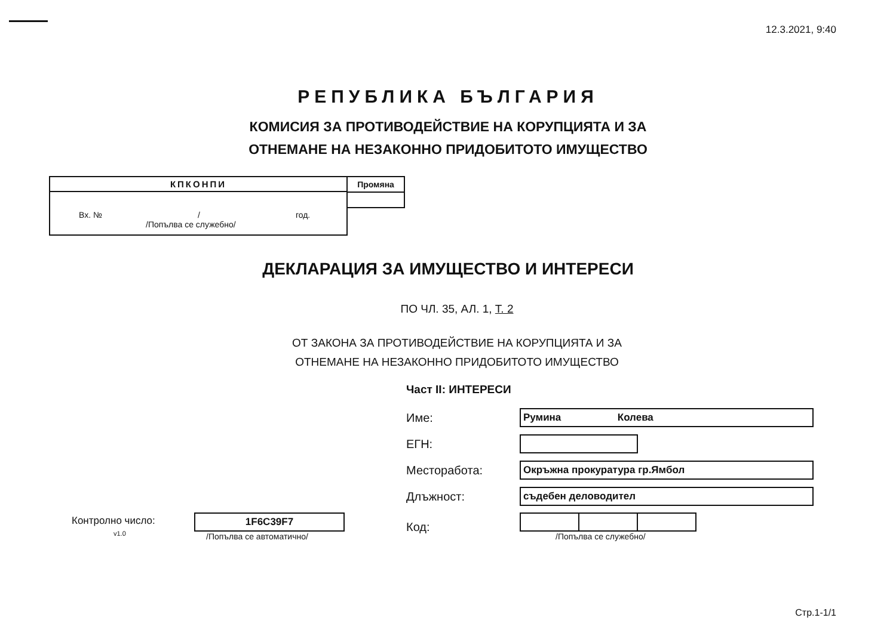12.3.2021, 9:40
РЕПУБЛИКА БЪЛГАРИЯ
КОМИСИЯ ЗА ПРОТИВОДЕЙСТВИЕ НА КОРУПЦИЯТА И ЗА
ОТНЕМАНЕ НА НЕЗАКОННО ПРИДОБИТОТО ИМУЩЕСТВО
КПКОНПИ
Вх. № / год.
/Попълва се служебно/
Промяна
ДЕКЛАРАЦИЯ ЗА ИМУЩЕСТВО И ИНТЕРЕСИ
ПО ЧЛ. 35, АЛ. 1, Т. 2
ОТ ЗАКОНА ЗА ПРОТИВОДЕЙСТВИЕ НА КОРУПЦИЯТА И ЗА
ОТНЕМАНЕ НА НЕЗАКОННО ПРИДОБИТОТО ИМУЩЕСТВО
Част II: ИНТЕРЕСИ
| | | Име: | Румина Колева |
| | | ЕГН: | |
| | | Месторабота: | Окръжна прокуратура гр.Ямбол |
| | | Длъжност: | съдебен деловодител |
| Контролно число: v1.0 | 1F6C39F7 /Попълва се автоматично/ | Код: | /Попълва се служебно/ |
Стр.1-1/1